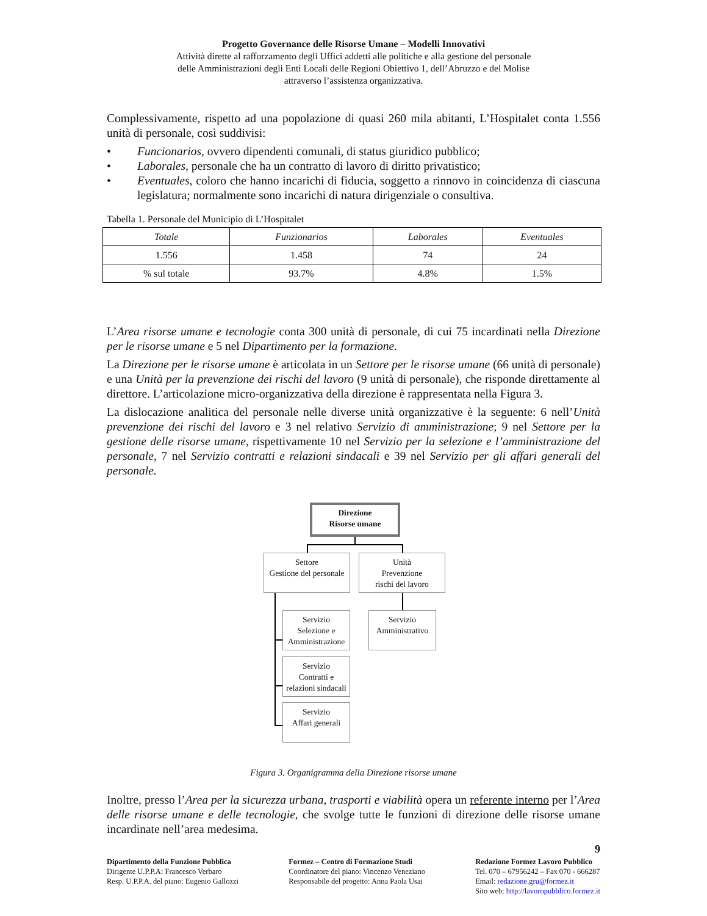Progetto Governance delle Risorse Umane – Modelli Innovativi
Attività dirette al rafforzamento degli Uffici addetti alle politiche e alla gestione del personale
delle Amministrazioni degli Enti Locali delle Regioni Obiettivo 1, dell’Abruzzo e del Molise
attraverso l’assistenza organizzativa.
Complessivamente, rispetto ad una popolazione di quasi 260 mila abitanti, L’Hospitalet conta 1.556 unità di personale, così suddivisi:
• Funcionarios, ovvero dipendenti comunali, di status giuridico pubblico;
• Laborales, personale che ha un contratto di lavoro di diritto privatistico;
• Eventuales, coloro che hanno incarichi di fiducia, soggetto a rinnovo in coincidenza di ciascuna legislatura; normalmente sono incarichi di natura dirigenziale o consultiva.
Tabella 1. Personale del Municipio di L’Hospitalet
| Totale | Funzionarios | Laborales | Eventuales |
| --- | --- | --- | --- |
| 1.556 | 1.458 | 74 | 24 |
| % sul totale | 93.7% | 4.8% | 1.5% |
L’Area risorse umane e tecnologie conta 300 unità di personale, di cui 75 incardinati nella Direzione per le risorse umane e 5 nel Dipartimento per la formazione.
La Direzione per le risorse umane è articolata in un Settore per le risorse umane (66 unità di personale) e una Unità per la prevenzione dei rischi del lavoro (9 unità di personale), che risponde direttamente al direttore. L’articolazione micro-organizzativa della direzione è rappresentata nella Figura 3.
La dislocazione analitica del personale nelle diverse unità organizzative è la seguente: 6 nell’Unità prevenzione dei rischi del lavoro e 3 nel relativo Servizio di amministrazione; 9 nel Settore per la gestione delle risorse umane, rispettivamente 10 nel Servizio per la selezione e l’amministrazione del personale, 7 nel Servizio contratti e relazioni sindacali e 39 nel Servizio per gli affari generali del personale.
Direzione
Risorse umane
Settore
Gestione del personale
Unità
Prevenzione
rischi del lavoro
Servizio
Selezione e
Amministrazione
Servizio
Amministrativo
Servizio
Contratti e
relazioni sindacali
Servizio
Affari generali
Figura 3. Organigramma della Direzione risorse umane
Inoltre, presso l’Area per la sicurezza urbana, trasporti e viabilità opera un referente interno per l’Area delle risorse umane e delle tecnologie, che svolge tutte le funzioni di direzione delle risorse umane incardinate nell’area medesima.
9
Dipartimento della Funzione Pubblica
Dirigente U.P.P.A: Francesco Verbaro
Resp. U.P.P.A. del piano: Eugenio Gallozzi
Formez – Centro di Formazione Studi
Coordinatore del piano: Vincenzo Veneziano
Responsabile del progetto: Anna Paola Usai
Redazione Formez Lavoro Pubblico
Tel. 070 – 67956242 – Fax 070 - 666287
Email: redazione.gru@formez.it
Sito web: http://lavoropubblico.formez.it